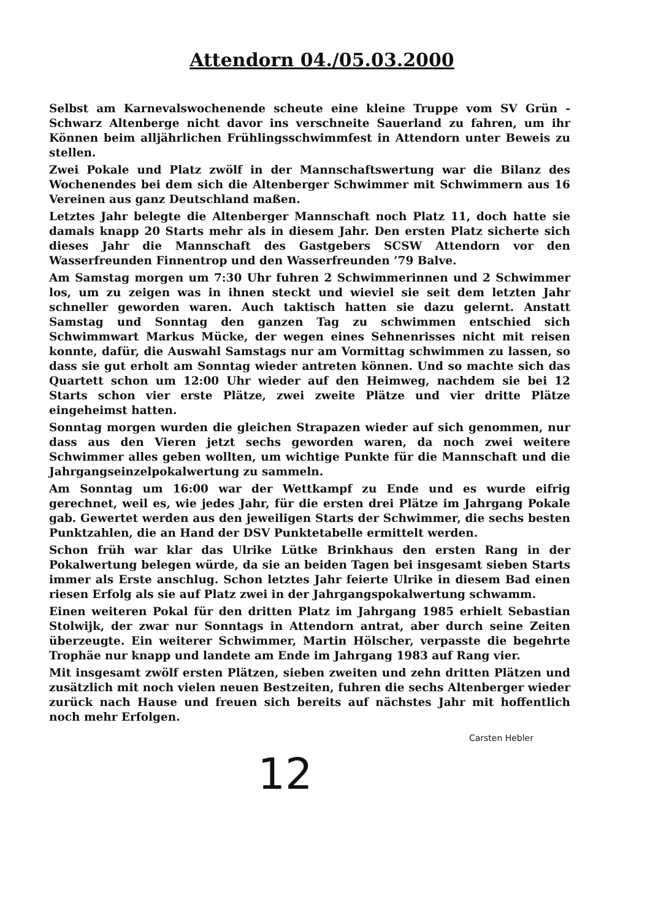Attendorn 04./05.03.2000
Selbst am Karnevalswochenende scheute eine kleine Truppe vom SV Grün - Schwarz Altenberge nicht davor ins verschneite Sauerland zu fahren, um ihr Können beim alljährlichen Frühlingsschwimmfest in Attendorn unter Beweis zu stellen.
Zwei Pokale und Platz zwölf in der Mannschaftswertung war die Bilanz des Wochenendes bei dem sich die Altenberger Schwimmer mit Schwimmern aus 16 Vereinen aus ganz Deutschland maßen.
Letztes Jahr belegte die Altenberger Mannschaft noch Platz 11, doch hatte sie damals knapp 20 Starts mehr als in diesem Jahr. Den ersten Platz sicherte sich dieses Jahr die Mannschaft des Gastgebers SCSW Attendorn vor den Wasserfreunden Finnentrop und den Wasserfreunden ’79 Balve.
Am Samstag morgen um 7:30 Uhr fuhren 2 Schwimmerinnen und 2 Schwimmer los, um zu zeigen was in ihnen steckt und wieviel sie seit dem letzten Jahr schneller geworden waren. Auch taktisch hatten sie dazu gelernt. Anstatt Samstag und Sonntag den ganzen Tag zu schwimmen entschied sich Schwimmwart Markus Mücke, der wegen eines Sehnenrisses nicht mit reisen konnte, dafür, die Auswahl Samstags nur am Vormittag schwimmen zu lassen, so dass sie gut erholt am Sonntag wieder antreten können. Und so machte sich das Quartett schon um 12:00 Uhr wieder auf den Heimweg, nachdem sie bei 12 Starts schon vier erste Plätze, zwei zweite Plätze und vier dritte Plätze eingeheimst hatten.
Sonntag morgen wurden die gleichen Strapazen wieder auf sich genommen, nur dass aus den Vieren jetzt sechs geworden waren, da noch zwei weitere Schwimmer alles geben wollten, um wichtige Punkte für die Mannschaft und die Jahrgangseinzelpokalwertung zu sammeln.
Am Sonntag um 16:00 war der Wettkampf zu Ende und es wurde eifrig gerechnet, weil es, wie jedes Jahr, für die ersten drei Plätze im Jahrgang Pokale gab. Gewertet werden aus den jeweiligen Starts der Schwimmer, die sechs besten Punktzahlen, die an Hand der DSV Punktetabelle ermittelt werden.
Schon früh war klar das Ulrike Lütke Brinkhaus den ersten Rang in der Pokalwertung belegen würde, da sie an beiden Tagen bei insgesamt sieben Starts immer als Erste anschlug. Schon letztes Jahr feierte Ulrike in diesem Bad einen riesen Erfolg als sie auf Platz zwei in der Jahrgangspokalwertung schwamm.
Einen weiteren Pokal für den dritten Platz im Jahrgang 1985 erhielt Sebastian Stolwijk, der zwar nur Sonntags in Attendorn antrat, aber durch seine Zeiten überzeugte. Ein weiterer Schwimmer, Martin Hölscher, verpasste die begehrte Trophäe nur knapp und landete am Ende im Jahrgang 1983 auf Rang vier.
Mit insgesamt zwölf ersten Plätzen, sieben zweiten und zehn dritten Plätzen und zusätzlich mit noch vielen neuen Bestzeiten, fuhren die sechs Altenberger wieder zurück nach Hause und freuen sich bereits auf nächstes Jahr mit hoffentlich noch mehr Erfolgen.
Carsten Hebler
12